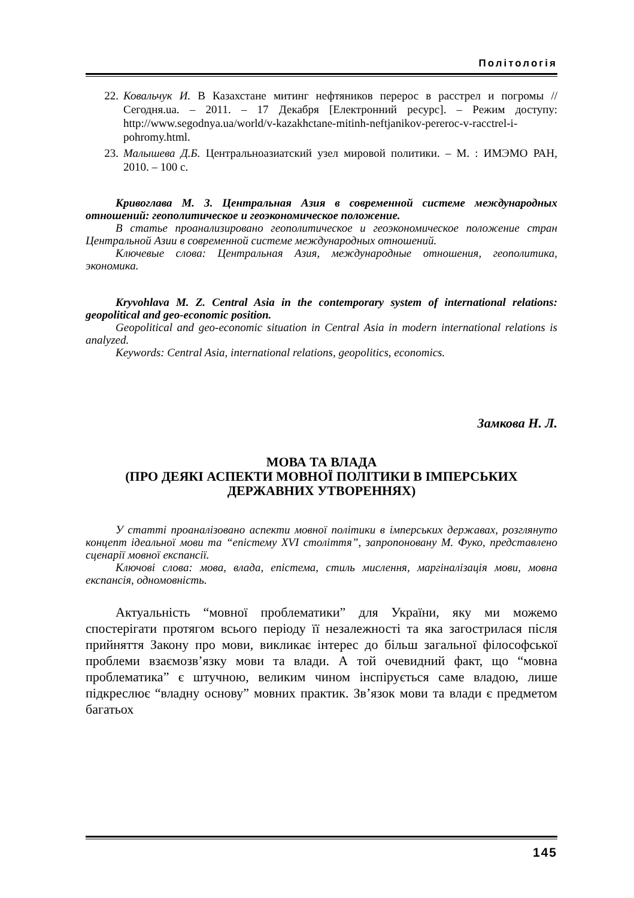Політологія
22. Ковальчук И. В Казахстане митинг нефтяников перерос в расстрел и погромы // Сегодня.ua. – 2011. – 17 Декабря [Електронний ресурс]. – Режим доступу: http://www.segodnya.ua/world/v-kazakhctane-mitinh-neftjanikov-pereroc-v-racctrel-i-pohromy.html.
23. Малышева Д.Б. Центральноазиатский узел мировой политики. – М. : ИМЭМО РАН, 2010. – 100 с.
Кривоглава М. З. Центральная Азия в современной системе международных отношений: геополитическое и геоэкономическое положение.
В статье проанализировано геополитическое и геоэкономическое положение стран Центральной Азии в современной системе международных отношений.
Ключевые слова: Центральная Азия, международные отношения, геополитика, экономика.
Kryvohlava M. Z. Central Asia in the contemporary system of international relations: geopolitical and geo-economic position.
Geopolitical and geo-economic situation in Central Asia in modern international relations is analyzed.
Keywords: Central Asia, international relations, geopolitics, economics.
Замкова Н. Л.
МОВА ТА ВЛАДА
(ПРО ДЕЯКІ АСПЕКТИ МОВНОЇ ПОЛІТИКИ В ІМПЕРСЬКИХ ДЕРЖАВНИХ УТВОРЕННЯХ)
У статті проаналізовано аспекти мовної політики в імперських державах, розглянуто концепт ідеальної мови та “епістему XVI століття”, запропоновану М. Фуко, представлено сценарії мовної експансії.
Ключові слова: мова, влада, епістема, стиль мислення, маргіналізація мови, мовна експансія, одномовність.
Актуальність “мовної проблематики” для України, яку ми можемо спостерігати протягом всього періоду її незалежності та яка загострилася після прийняття Закону про мови, викликає інтерес до більш загальної філософської проблеми взаємозв’язку мови та влади. А той очевидний факт, що “мовна проблематика” є штучною, великим чином інспірується саме владою, лише підкреслює “владну основу” мовних практик. Зв’язок мови та влади є предметом багатьох
145